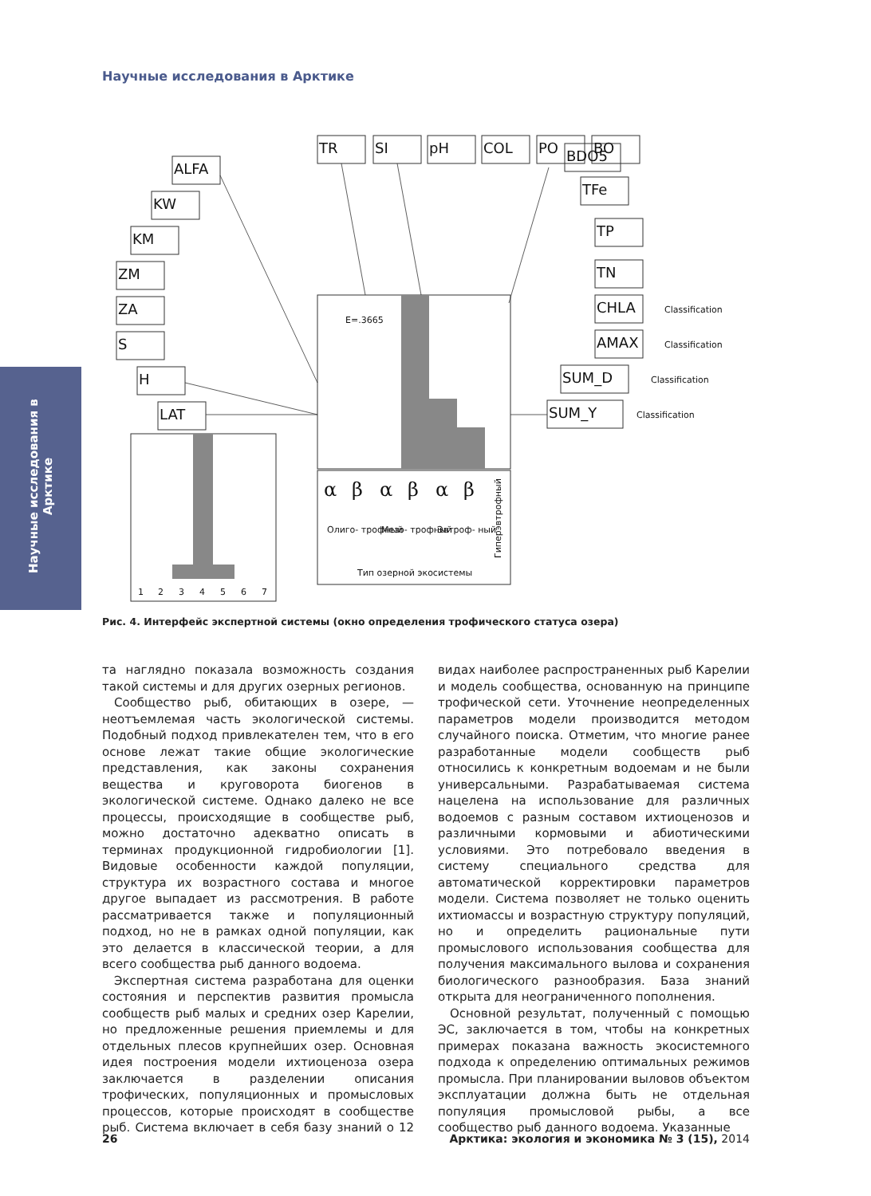Научные исследования в Арктике
Научные исследования в Арктике
TR
SI
pH
COL
PO
BO
ALFA
KW
KM
ZM
ZA
S
H
LAT
BDO5
TFe
TP
TN
CHLA
AMAX
SUM_D
SUM_Y
Classification
Classification
Classification
Classification
E=.3665
Олиго- трофный
Мезо- трофный
Эвтроф- ный
Тип озерной экосистемы
Гиперэвтрофный
1
2
3
4
5
6
7
α
β
α
β
α
β
Рис. 4. Интерфейс экспертной системы (окно определения трофического статуса озера)
та наглядно показала возможность создания такой системы и для других озерных регионов.
Сообщество рыб, обитающих в озере, — неотъемлемая часть экологической системы. Подобный подход привлекателен тем, что в его основе лежат такие общие экологические представления, как законы сохранения вещества и круговорота биогенов в экологической системе. Однако далеко не все процессы, происходящие в сообществе рыб, можно достаточно адекватно описать в терминах продукционной гидробиологии [1]. Видовые особенности каждой популяции, структура их возрастного состава и многое другое выпадает из рассмотрения. В работе рассматривается также и популяционный подход, но не в рамках одной популяции, как это делается в классической теории, а для всего сообщества рыб данного водоема.
Экспертная система разработана для оценки состояния и перспектив развития промысла сообществ рыб малых и средних озер Карелии, но предложенные решения приемлемы и для отдельных плесов крупнейших озер. Основная идея построения модели ихтиоценоза озера заключается в разделении описания трофических, популяционных и промысловых процессов, которые происходят в сообществе рыб. Система включает в себя базу знаний о 12 видах наиболее распространенных рыб Карелии и модель сообщества, основанную на принципе трофической сети. Уточнение неопределенных параметров модели производится методом случайного поиска. Отметим, что многие ранее разработанные модели сообществ рыб относились к конкретным водоемам и не были универсальными. Разрабатываемая система нацелена на использование для различных водоемов с разным составом ихтиоценозов и различными кормовыми и абиотическими условиями. Это потребовало введения в систему специального средства для автоматической корректировки параметров модели. Система позволяет не только оценить ихтиомассы и возрастную структуру популяций, но и определить рациональные пути промыслового использования сообщества для получения максимального вылова и сохранения биологического разнообразия. База знаний открыта для неограниченного пополнения.
Основной результат, полученный с помощью ЭС, заключается в том, чтобы на конкретных примерах показана важность экосистемного подхода к определению оптимальных режимов промысла. При планировании выловов объектом эксплуатации должна быть не отдельная популяция промысловой рыбы, а все сообщество рыб данного водоема. Указанные
26 Арктика: экология и экономика № 3 (15), 2014